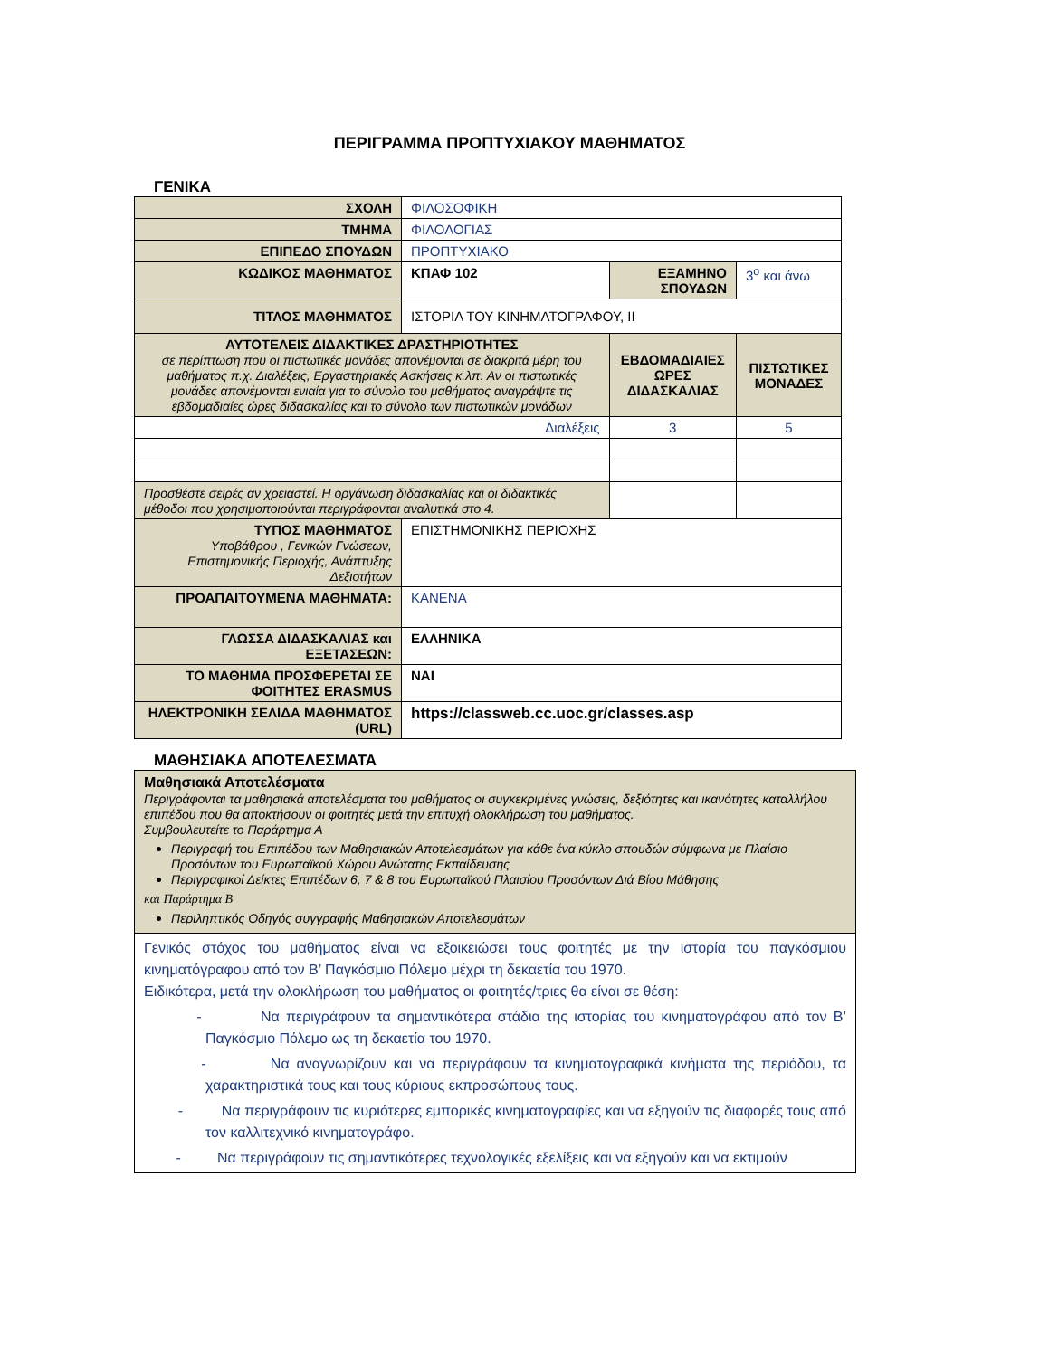ΠΕΡΙΓΡΑΜΜΑ ΠΡΟΠΤΥΧΙΑΚΟΥ ΜΑΘΗΜΑΤΟΣ
ΓΕΝΙΚΑ
| ΣΧΟΛΗ | ΦΙΛΟΣΟΦΙΚΗ | | |
| ΤΜΗΜΑ | ΦΙΛΟΛΟΓΙΑΣ | | |
| ΕΠΙΠΕΔΟ ΣΠΟΥΔΩΝ | ΠΡΟΠΤΥΧΙΑΚΟ | | |
| ΚΩΔΙΚΟΣ ΜΑΘΗΜΑΤΟΣ | ΚΠΑΦ 102 | ΕΞΑΜΗΝΟ ΣΠΟΥΔΩΝ | 3<sup>ο</sup> και άνω |
| ΤΙΤΛΟΣ ΜΑΘΗΜΑΤΟΣ | ΙΣΤΟΡΙΑ ΤΟΥ ΚΙΝΗΜΑΤΟΓΡΑΦΟΥ, ΙΙ | | |
| ΑΥΤΟΤΕΛΕΙΣ ΔΙΔΑΚΤΙΚΕΣ ΔΡΑΣΤΗΡΙΟΤΗΤΕΣ σε περίπτωση που οι πιστωτικές μονάδες απονέμονται σε διακριτά μέρη του μαθήματος π.χ. Διαλέξεις, Εργαστηριακές Ασκήσεις κ.λπ. Αν οι πιστωτικές μονάδες απονέμονται ενιαία για το σύνολο του μαθήματος αναγράψτε τις εβδομαδιαίες ώρες διδασκαλίας και το σύνολο των πιστωτικών μονάδων | | ΕΒΔΟΜΑΔΙΑΙΕΣ ΩΡΕΣ ΔΙΔΑΣΚΑΛΙΑΣ | ΠΙΣΤΩΤΙΚΕΣ ΜΟΝΑΔΕΣ |
| Διαλέξεις | | 3 | 5 |
| Προσθέστε σειρές αν χρειαστεί. Η οργάνωση διδασκαλίας και οι διδακτικές μέθοδοι που χρησιμοποιούνται περιγράφονται αναλυτικά στο 4. | | | |
| ΤΥΠΟΣ ΜΑΘΗΜΑΤΟΣ Υποβάθρου , Γενικών Γνώσεων, Επιστημονικής Περιοχής, Ανάπτυξης Δεξιοτήτων | ΕΠΙΣΤΗΜΟΝΙΚΗΣ ΠΕΡΙΟΧΗΣ | | |
| ΠΡΟΑΠΑΙΤΟΥΜΕΝΑ ΜΑΘΗΜΑΤΑ: | ΚΑΝΕΝΑ | | |
| ΓΛΩΣΣΑ ΔΙΔΑΣΚΑΛΙΑΣ και ΕΞΕΤΑΣΕΩΝ: | ΕΛΛΗΝΙΚΑ | | |
| ΤΟ ΜΑΘΗΜΑ ΠΡΟΣΦΕΡΕΤΑΙ ΣΕ ΦΟΙΤΗΤΕΣ ERASMUS | ΝΑΙ | | |
| ΗΛΕΚΤΡΟΝΙΚΗ ΣΕΛΙΔΑ ΜΑΘΗΜΑΤΟΣ (URL) | https://classweb.cc.uoc.gr/classes.asp | | |
ΜΑΘΗΣΙΑΚΑ ΑΠΟΤΕΛΕΣΜΑΤΑ
| Μαθησιακά Αποτελέσματα Περιγράφονται τα μαθησιακά αποτελέσματα του μαθήματος οι συγκεκριμένες γνώσεις, δεξιότητες και ικανότητες καταλλήλου επιπέδου που θα αποκτήσουν οι φοιτητές μετά την επιτυχή ολοκλήρωση του μαθήματος. Συμβουλευτείτε το Παράρτημα Α Περιγραφή του Επιπέδου των Μαθησιακών Αποτελεσμάτων για κάθε ένα κύκλο σπουδών σύμφωνα με Πλαίσιο Προσόντων του Ευρωπαϊκού Χώρου Ανώτατης Εκπαίδευσης Περιγραφικοί Δείκτες Επιπέδων 6, 7 & 8 του Ευρωπαϊκού Πλαισίου Προσόντων Διά Βίου Μάθησης και Παράρτημα Β Περιληπτικός Οδηγός συγγραφής Μαθησιακών Αποτελεσμάτων |
| Γενικός στόχος του μαθήματος είναι να εξοικειώσει τους φοιτητές με την ιστορία του παγκόσμιου κινηματόγραφου από τον Β’ Παγκόσμιο Πόλεμο μέχρι τη δεκαετία του 1970. Ειδικότερα, μετά την ολοκλήρωση του μαθήματος οι φοιτητές/τριες θα είναι σε θέση: - Να περιγράφουν τα σημαντικότερα στάδια της ιστορίας του κινηματογράφου από τον Β’ Παγκόσμιο Πόλεμο ως τη δεκαετία του 1970. - Να αναγνωρίζουν και να περιγράφουν τα κινηματογραφικά κινήματα της περιόδου, τα χαρακτηριστικά τους και τους κύριους εκπροσώπους τους. - Να περιγράφουν τις κυριότερες εμπορικές κινηματογραφίες και να εξηγούν τις διαφορές τους από τον καλλιτεχνικό κινηματογράφο. - Να περιγράφουν τις σημαντικότερες τεχνολογικές εξελίξεις και να εξηγούν και να εκτιμούν |